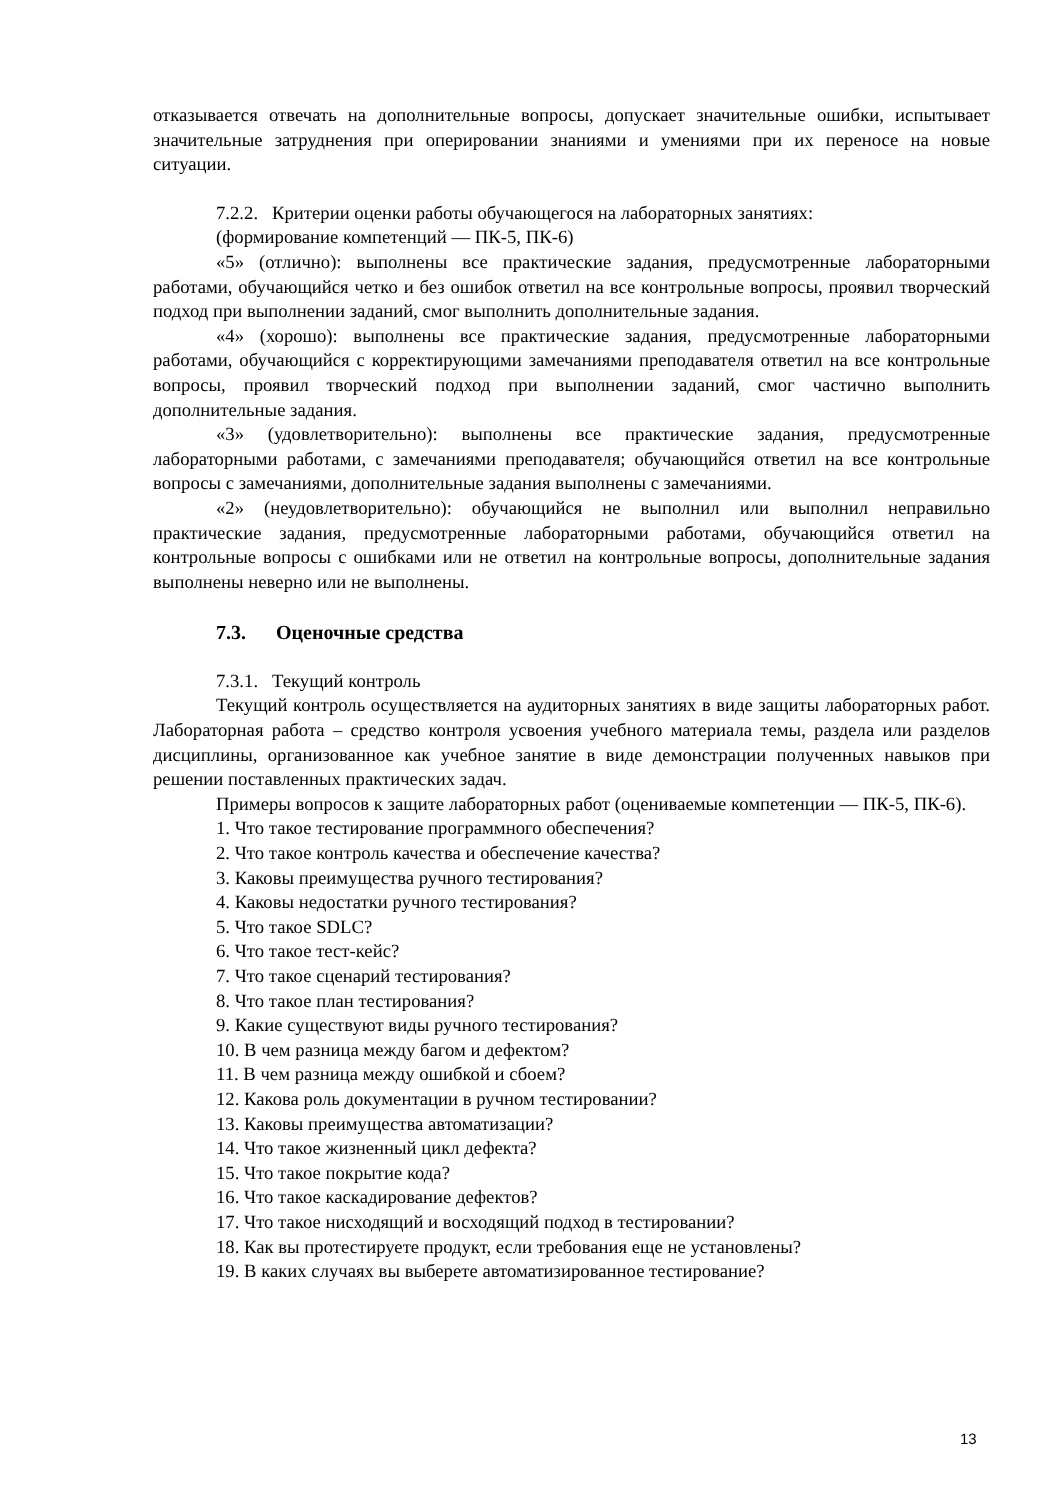отказывается отвечать на дополнительные вопросы, допускает значительные ошибки, испытывает значительные затруднения при оперировании знаниями и умениями при их переносе на новые ситуации.
7.2.2. Критерии оценки работы обучающегося на лабораторных занятиях:
(формирование компетенций — ПК-5, ПК-6)
«5» (отлично): выполнены все практические задания, предусмотренные лабораторными работами, обучающийся четко и без ошибок ответил на все контрольные вопросы, проявил творческий подход при выполнении заданий, смог выполнить дополнительные задания.
«4» (хорошо): выполнены все практические задания, предусмотренные лабораторными работами, обучающийся с корректирующими замечаниями преподавателя ответил на все контрольные вопросы, проявил творческий подход при выполнении заданий, смог частично выполнить дополнительные задания.
«3» (удовлетворительно): выполнены все практические задания, предусмотренные лабораторными работами, с замечаниями преподавателя; обучающийся ответил на все контрольные вопросы с замечаниями, дополнительные задания выполнены с замечаниями.
«2» (неудовлетворительно): обучающийся не выполнил или выполнил неправильно практические задания, предусмотренные лабораторными работами, обучающийся ответил на контрольные вопросы с ошибками или не ответил на контрольные вопросы, дополнительные задания выполнены неверно или не выполнены.
7.3. Оценочные средства
7.3.1. Текущий контроль
Текущий контроль осуществляется на аудиторных занятиях в виде защиты лабораторных работ. Лабораторная работа – средство контроля усвоения учебного материала темы, раздела или разделов дисциплины, организованное как учебное занятие в виде демонстрации полученных навыков при решении поставленных практических задач.
Примеры вопросов к защите лабораторных работ (оцениваемые компетенции — ПК-5, ПК-6).
1. Что такое тестирование программного обеспечения?
2. Что такое контроль качества и обеспечение качества?
3. Каковы преимущества ручного тестирования?
4. Каковы недостатки ручного тестирования?
5. Что такое SDLC?
6. Что такое тест-кейс?
7. Что такое сценарий тестирования?
8. Что такое план тестирования?
9. Какие существуют виды ручного тестирования?
10. В чем разница между багом и дефектом?
11. В чем разница между ошибкой и сбоем?
12. Какова роль документации в ручном тестировании?
13. Каковы преимущества автоматизации?
14. Что такое жизненный цикл дефекта?
15. Что такое покрытие кода?
16. Что такое каскадирование дефектов?
17. Что такое нисходящий и восходящий подход в тестировании?
18. Как вы протестируете продукт, если требования еще не установлены?
19. В каких случаях вы выберете автоматизированное тестирование?
13